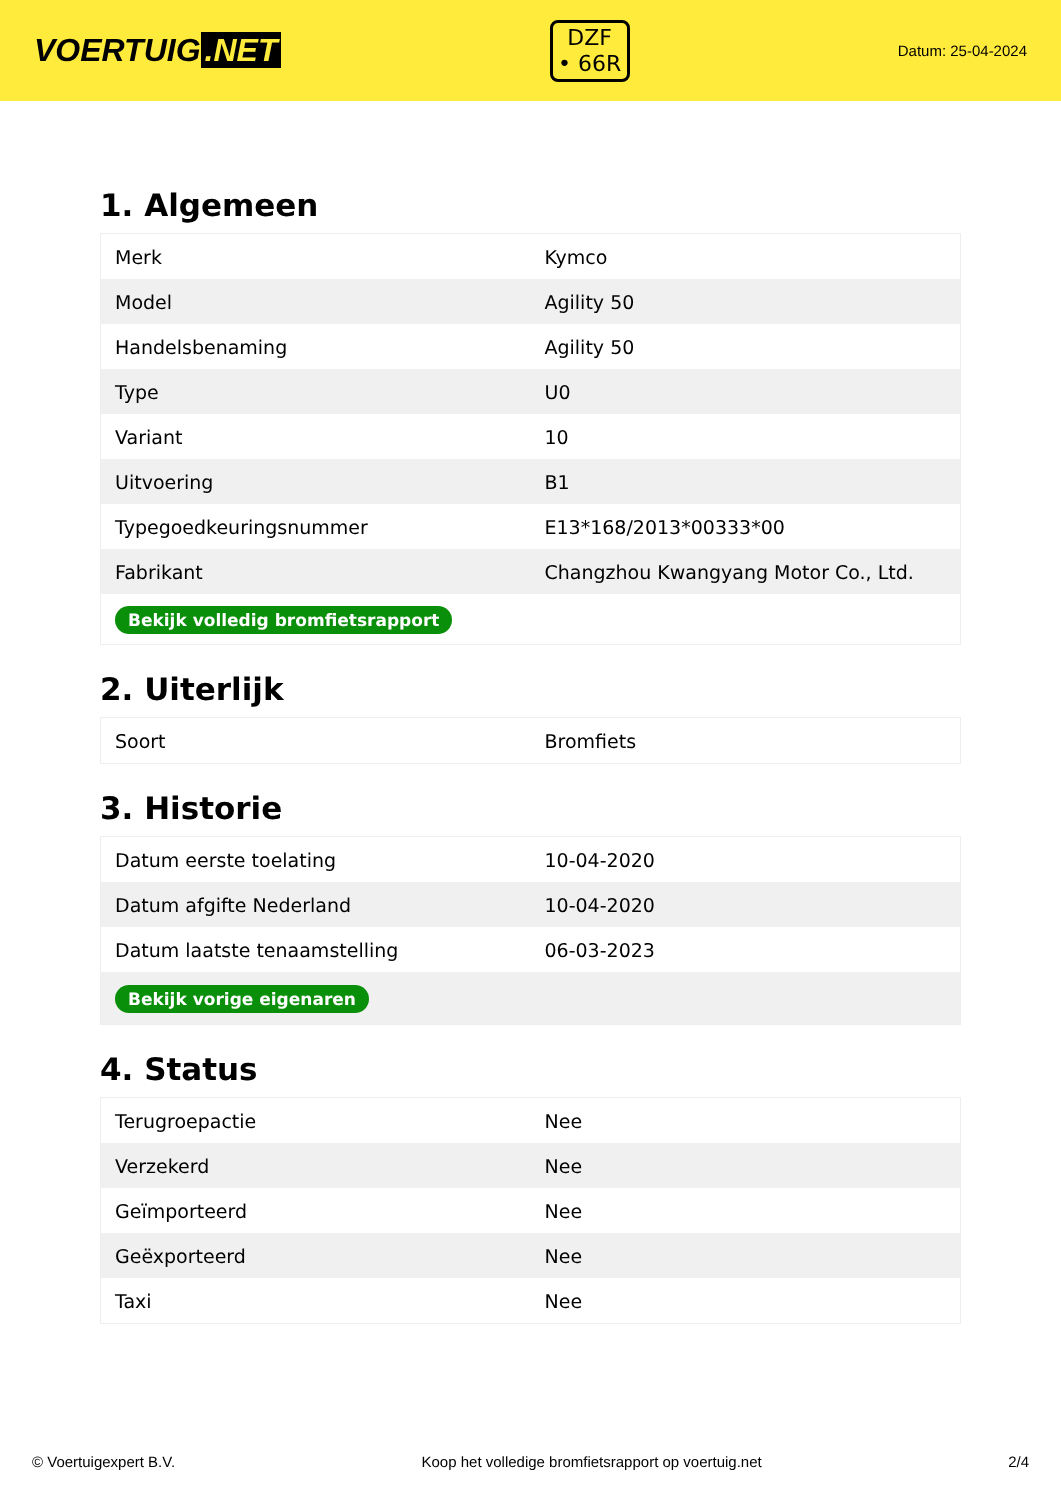VOERTUIG.NET
DZF
• 66R
Datum: 25-04-2024
1. Algemeen
| Merk | Kymco |
| Model | Agility 50 |
| Handelsbenaming | Agility 50 |
| Type | U0 |
| Variant | 10 |
| Uitvoering | B1 |
| Typegoedkeuringsnummer | E13*168/2013*00333*00 |
| Fabrikant | Changzhou Kwangyang Motor Co., Ltd. |
| Bekijk volledig bromfietsrapport | |
2. Uiterlijk
| Soort | Bromfiets |
3. Historie
| Datum eerste toelating | 10-04-2020 |
| Datum afgifte Nederland | 10-04-2020 |
| Datum laatste tenaamstelling | 06-03-2023 |
| Bekijk vorige eigenaren | |
4. Status
| Terugroepactie | Nee |
| Verzekerd | Nee |
| Geïmporteerd | Nee |
| Geëxporteerd | Nee |
| Taxi | Nee |
© Voertuigexpert B.V. Koop het volledige bromfietsrapport op voertuig.net 2/4